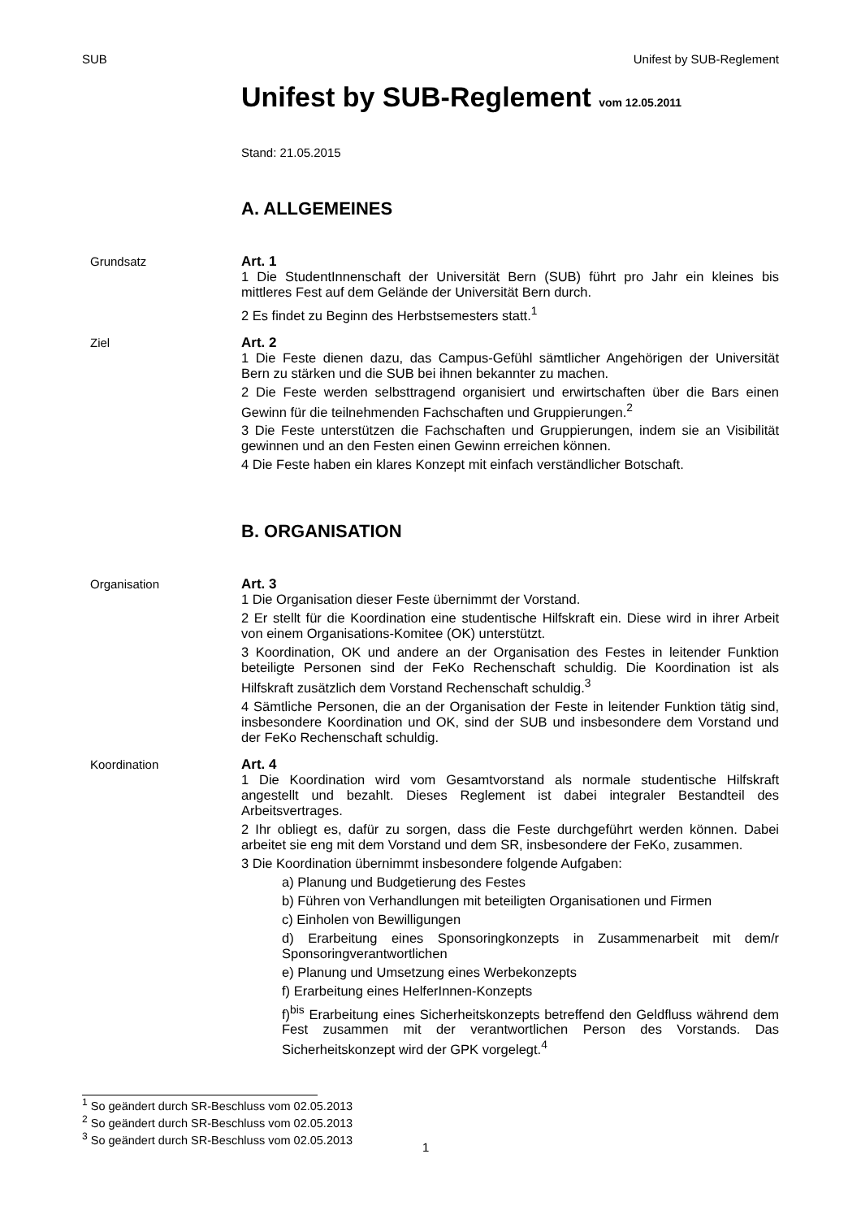SUB Unifest by SUB-Reglement
Unifest by SUB-Reglement vom 12.05.2011
Stand: 21.05.2015
A. ALLGEMEINES
Grundsatz Art. 1
1 Die StudentInnenschaft der Universität Bern (SUB) führt pro Jahr ein kleines bis mittleres Fest auf dem Gelände der Universität Bern durch.
2 Es findet zu Beginn des Herbstsemesters statt.<sup>1</sup>
Ziel Art. 2
1 Die Feste dienen dazu, das Campus-Gefühl sämtlicher Angehörigen der Universität Bern zu stärken und die SUB bei ihnen bekannter zu machen.
2 Die Feste werden selbsttragend organisiert und erwirtschaften über die Bars einen Gewinn für die teilnehmenden Fachschaften und Gruppierungen.<sup>2</sup>
3 Die Feste unterstützen die Fachschaften und Gruppierungen, indem sie an Visibilität gewinnen und an den Festen einen Gewinn erreichen können.
4 Die Feste haben ein klares Konzept mit einfach verständlicher Botschaft.
B. ORGANISATION
Organisation Art. 3
1 Die Organisation dieser Feste übernimmt der Vorstand.
2 Er stellt für die Koordination eine studentische Hilfskraft ein. Diese wird in ihrer Arbeit von einem Organisations-Komitee (OK) unterstützt.
3 Koordination, OK und andere an der Organisation des Festes in leitender Funktion beteiligte Personen sind der FeKo Rechenschaft schuldig. Die Koordination ist als Hilfskraft zusätzlich dem Vorstand Rechenschaft schuldig.<sup>3</sup>
4 Sämtliche Personen, die an der Organisation der Feste in leitender Funktion tätig sind, insbesondere Koordination und OK, sind der SUB und insbesondere dem Vorstand und der FeKo Rechenschaft schuldig.
Koordination Art. 4
1 Die Koordination wird vom Gesamtvorstand als normale studentische Hilfskraft angestellt und bezahlt. Dieses Reglement ist dabei integraler Bestandteil des Arbeitsvertrages.
2 Ihr obliegt es, dafür zu sorgen, dass die Feste durchgeführt werden können. Dabei arbeitet sie eng mit dem Vorstand und dem SR, insbesondere der FeKo, zusammen.
3 Die Koordination übernimmt insbesondere folgende Aufgaben:
a) Planung und Budgetierung des Festes
b) Führen von Verhandlungen mit beteiligten Organisationen und Firmen
c) Einholen von Bewilligungen
d) Erarbeitung eines Sponsoringkonzepts in Zusammenarbeit mit dem/r Sponsoringverantwortlichen
e) Planung und Umsetzung eines Werbekonzepts
f) Erarbeitung eines HelferInnen-Konzepts
f)<sup>bis</sup> Erarbeitung eines Sicherheitskonzepts betreffend den Geldfluss während dem Fest zusammen mit der verantwortlichen Person des Vorstands. Das Sicherheitskonzept wird der GPK vorgelegt.<sup>4</sup>
<sup>1</sup> So geändert durch SR-Beschluss vom 02.05.2013
<sup>2</sup> So geändert durch SR-Beschluss vom 02.05.2013
<sup>3</sup> So geändert durch SR-Beschluss vom 02.05.2013
1